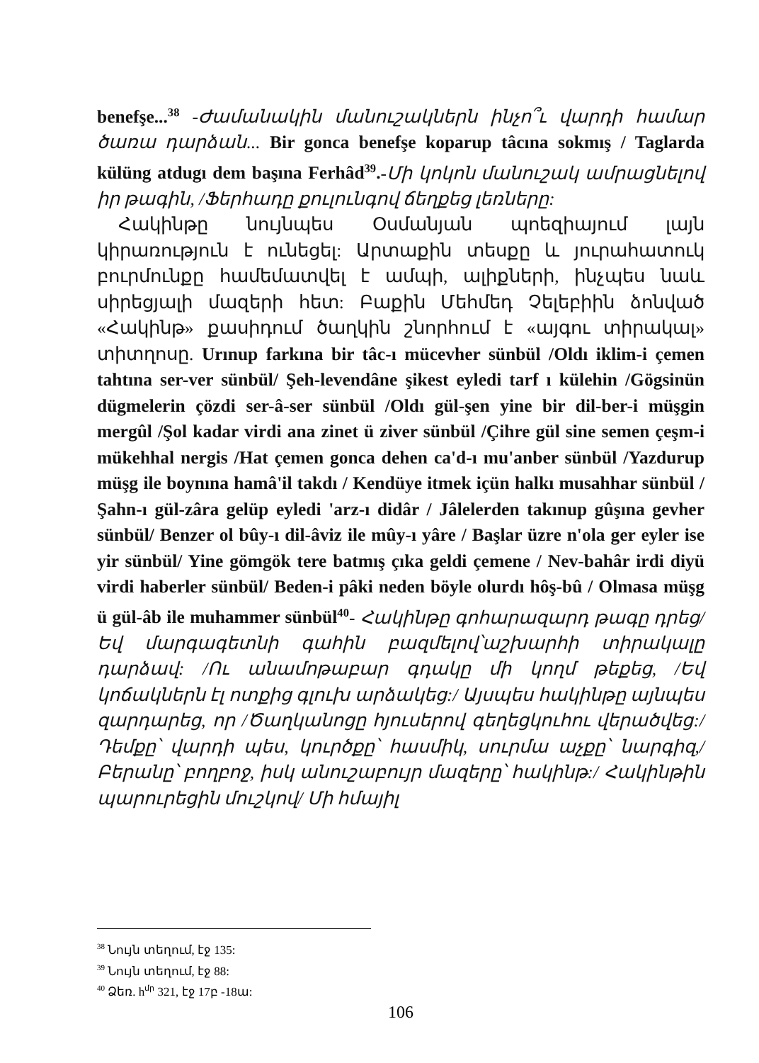benefşe...<sup>38</sup> -Ժամանակին մանուշակներն ինչո՞ւ վարդի համար ծառա դարձան... Bir gonca benefşe koparup tâcına sokmış / Taglarda külüng atdugı dem başına Ferhâd<sup>39</sup>.-Մի կոկոն մանուշակ ամրացնելով իր թագին, /Ֆերհադը քուլունգով ճեղքեց լեռները:
Հակինթը նույնպես Օսմանյան պոեզիայում լայն կիրառություն է ունեցել: Արտաքին տեսքը և յուրահատուկ բուրմունքը համեմատվել է ամպի, ալիքների, ինչպես նաև սիրեցյալի մազերի հետ: Բաքին Մեհմեդ Չելեբիին ձոնված «Հակինթ» քասիդում ծաղկին շնորհում է «այգու տիրակալ» տիտղոսը. Urınup farkına bir tâc-ı mücevher sünbül /Oldı iklim-i çemen tahtına ser-ver sünbül/ Şeh-levendâne şikest eyledi tarf ı külehin /Gögsinün dügmelerin çözdi ser-â-ser sünbül /Oldı gül-şen yine bir dil-ber-i müşgin mergûl /Şol kadar virdi ana zinet ü ziver sünbül /Çihre gül sine semen çeşm-i mükehhal nergis /Hat çemen gonca dehen ca'd-ı mu'anber sünbül /Yazdurup müşg ile boynına hamâ'il takdı / Kendüye itmek içün halkı musahhar sünbül /Şahn-ı gül-zâra gelüp eyledi 'arz-ı didâr / Jâlelerden takınup gûşına gevher sünbül/ Benzer ol bûy-ı dil-âviz ile mûy-ı yâre / Başlar üzre n'ola ger eyler ise yir sünbül/ Yine gömgök tere batmış çıka geldi çemene / Nev-bahâr irdi diyü virdi haberler sünbül/ Beden-i pâki neden böyle olurdı hôş-bû / Olmasa müşg ü gül-âb ile muhammer sünbül<sup>40</sup>- Հակինթը գոհարազարդ թագը դրեց/ Եվ մարգագետնի գահին բազմելով՝աշխարհի տիրակալը դարձավ: /Ու անամոթաբար գդակը մի կողմ թեքեց, /Եվ կոճակներն էլ ոտքից գլուխ արձակեց:/ Այսպես հակինթը այնպես զարդարեց, որ /Ծաղկանոցը հյուսերով գեղեցկուհու վերածվեց:/Դեմքը՝ վարդի պես, կուրծքը՝ հասմիկ, սուրմա աչքը՝ նարգիզ,/Բերանը՝ բողբոջ, իսկ անուշաբույր մազերը՝ հակինթ:/ Հակինթին պարուրեցին մուշկով/ Մի հմայիլ
<sup>38</sup> Նույն տեղում, էջ 135:
<sup>39</sup> Նույն տեղում, էջ 88:
<sup>40</sup> Ձեռ. h<sup>մր</sup> 321, էջ 17բ -18ա:
106